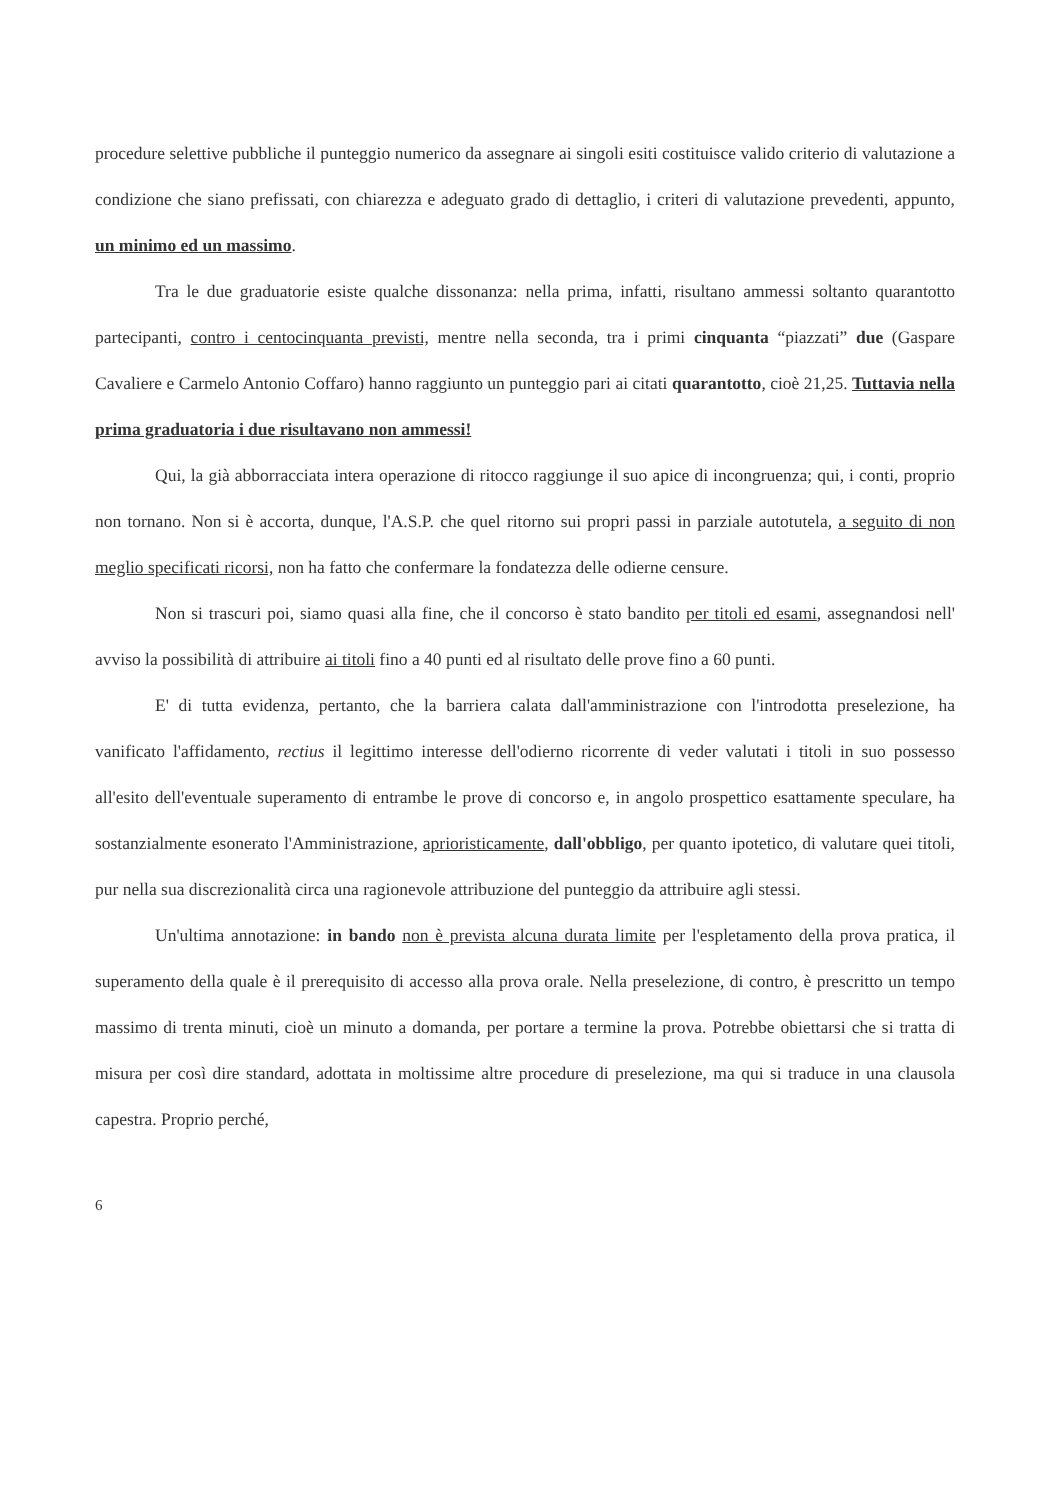procedure selettive pubbliche il punteggio numerico da assegnare ai singoli esiti costituisce valido criterio di valutazione a condizione che siano prefissati, con chiarezza e adeguato grado di dettaglio, i criteri di valutazione prevedenti, appunto, un minimo ed un massimo.
Tra le due graduatorie esiste qualche dissonanza: nella prima, infatti, risultano ammessi soltanto quarantotto partecipanti, contro i centocinquanta previsti, mentre nella seconda, tra i primi cinquanta “piazzati” due (Gaspare Cavaliere e Carmelo Antonio Coffaro) hanno raggiunto un punteggio pari ai citati quarantotto, cioè 21,25. Tuttavia nella prima graduatoria i due risultavano non ammessi!
Qui, la già abborracciata intera operazione di ritocco raggiunge il suo apice di incongruenza; qui, i conti, proprio non tornano. Non si è accorta, dunque, l'A.S.P. che quel ritorno sui propri passi in parziale autotutela, a seguito di non meglio specificati ricorsi, non ha fatto che confermare la fondatezza delle odierne censure.
Non si trascuri poi, siamo quasi alla fine, che il concorso è stato bandito per titoli ed esami, assegnandosi nell' avviso la possibilità di attribuire ai titoli fino a 40 punti ed al risultato delle prove fino a 60 punti.
E' di tutta evidenza, pertanto, che la barriera calata dall'amministrazione con l'introdotta preselezione, ha vanificato l'affidamento, rectius il legittimo interesse dell'odierno ricorrente di veder valutati i titoli in suo possesso all'esito dell'eventuale superamento di entrambe le prove di concorso e, in angolo prospettico esattamente speculare, ha sostanzialmente esonerato l'Amministrazione, aprioristicamente, dall'obbligo, per quanto ipotetico, di valutare quei titoli, pur nella sua discrezionalità circa una ragionevole attribuzione del punteggio da attribuire agli stessi.
Un'ultima annotazione: in bando non è prevista alcuna durata limite per l'espletamento della prova pratica, il superamento della quale è il prerequisito di accesso alla prova orale. Nella preselezione, di contro, è prescritto un tempo massimo di trenta minuti, cioè un minuto a domanda, per portare a termine la prova. Potrebbe obiettarsi che si tratta di misura per così dire standard, adottata in moltissime altre procedure di preselezione, ma qui si traduce in una clausola capestra. Proprio perché,
6